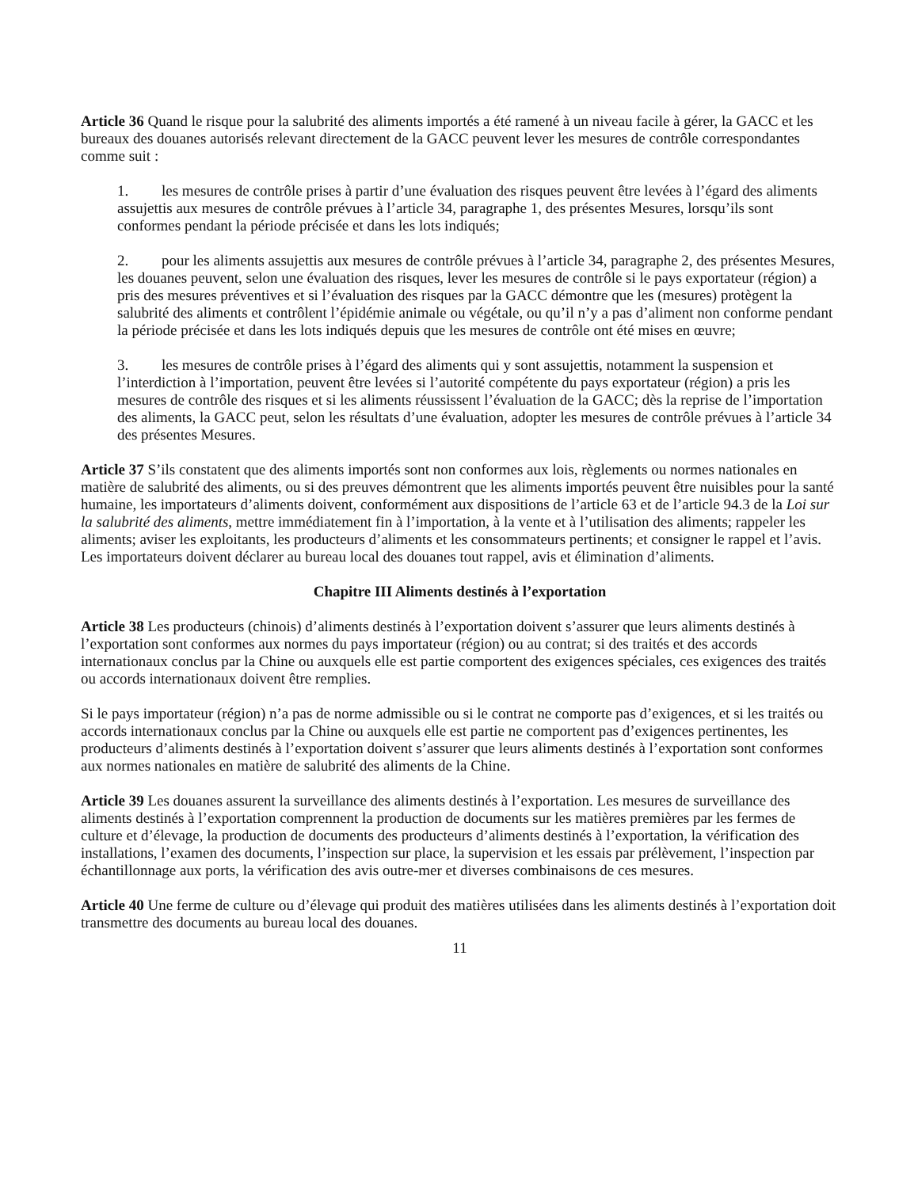Article 36 Quand le risque pour la salubrité des aliments importés a été ramené à un niveau facile à gérer, la GACC et les bureaux des douanes autorisés relevant directement de la GACC peuvent lever les mesures de contrôle correspondantes comme suit :
1. les mesures de contrôle prises à partir d’une évaluation des risques peuvent être levées à l’égard des aliments assujettis aux mesures de contrôle prévues à l’article 34, paragraphe 1, des présentes Mesures, lorsqu’ils sont conformes pendant la période précisée et dans les lots indiqués;
2. pour les aliments assujettis aux mesures de contrôle prévues à l’article 34, paragraphe 2, des présentes Mesures, les douanes peuvent, selon une évaluation des risques, lever les mesures de contrôle si le pays exportateur (région) a pris des mesures préventives et si l’évaluation des risques par la GACC démontre que les (mesures) protègent la salubrité des aliments et contrôlent l’épidémie animale ou végétale, ou qu’il n’y a pas d’aliment non conforme pendant la période précisée et dans les lots indiqués depuis que les mesures de contrôle ont été mises en œuvre;
3. les mesures de contrôle prises à l’égard des aliments qui y sont assujettis, notamment la suspension et l’interdiction à l’importation, peuvent être levées si l’autorité compétente du pays exportateur (région) a pris les mesures de contrôle des risques et si les aliments réussissent l’évaluation de la GACC; dès la reprise de l’importation des aliments, la GACC peut, selon les résultats d’une évaluation, adopter les mesures de contrôle prévues à l’article 34 des présentes Mesures.
Article 37 S’ils constatent que des aliments importés sont non conformes aux lois, règlements ou normes nationales en matière de salubrité des aliments, ou si des preuves démontrent que les aliments importés peuvent être nuisibles pour la santé humaine, les importateurs d’aliments doivent, conformément aux dispositions de l’article 63 et de l’article 94.3 de la Loi sur la salubrité des aliments, mettre immédiatement fin à l’importation, à la vente et à l’utilisation des aliments; rappeler les aliments; aviser les exploitants, les producteurs d’aliments et les consommateurs pertinents; et consigner le rappel et l’avis. Les importateurs doivent déclarer au bureau local des douanes tout rappel, avis et élimination d’aliments.
Chapitre III Aliments destinés à l’exportation
Article 38 Les producteurs (chinois) d’aliments destinés à l’exportation doivent s’assurer que leurs aliments destinés à l’exportation sont conformes aux normes du pays importateur (région) ou au contrat; si des traités et des accords internationaux conclus par la Chine ou auxquels elle est partie comportent des exigences spéciales, ces exigences des traités ou accords internationaux doivent être remplies.
Si le pays importateur (région) n’a pas de norme admissible ou si le contrat ne comporte pas d’exigences, et si les traités ou accords internationaux conclus par la Chine ou auxquels elle est partie ne comportent pas d’exigences pertinentes, les producteurs d’aliments destinés à l’exportation doivent s’assurer que leurs aliments destinés à l’exportation sont conformes aux normes nationales en matière de salubrité des aliments de la Chine.
Article 39 Les douanes assurent la surveillance des aliments destinés à l’exportation. Les mesures de surveillance des aliments destinés à l’exportation comprennent la production de documents sur les matières premières par les fermes de culture et d’élevage, la production de documents des producteurs d’aliments destinés à l’exportation, la vérification des installations, l’examen des documents, l’inspection sur place, la supervision et les essais par prélèvement, l’inspection par échantillonnage aux ports, la vérification des avis outre-mer et diverses combinaisons de ces mesures.
Article 40 Une ferme de culture ou d’élevage qui produit des matières utilisées dans les aliments destinés à l’exportation doit transmettre des documents au bureau local des douanes.
11